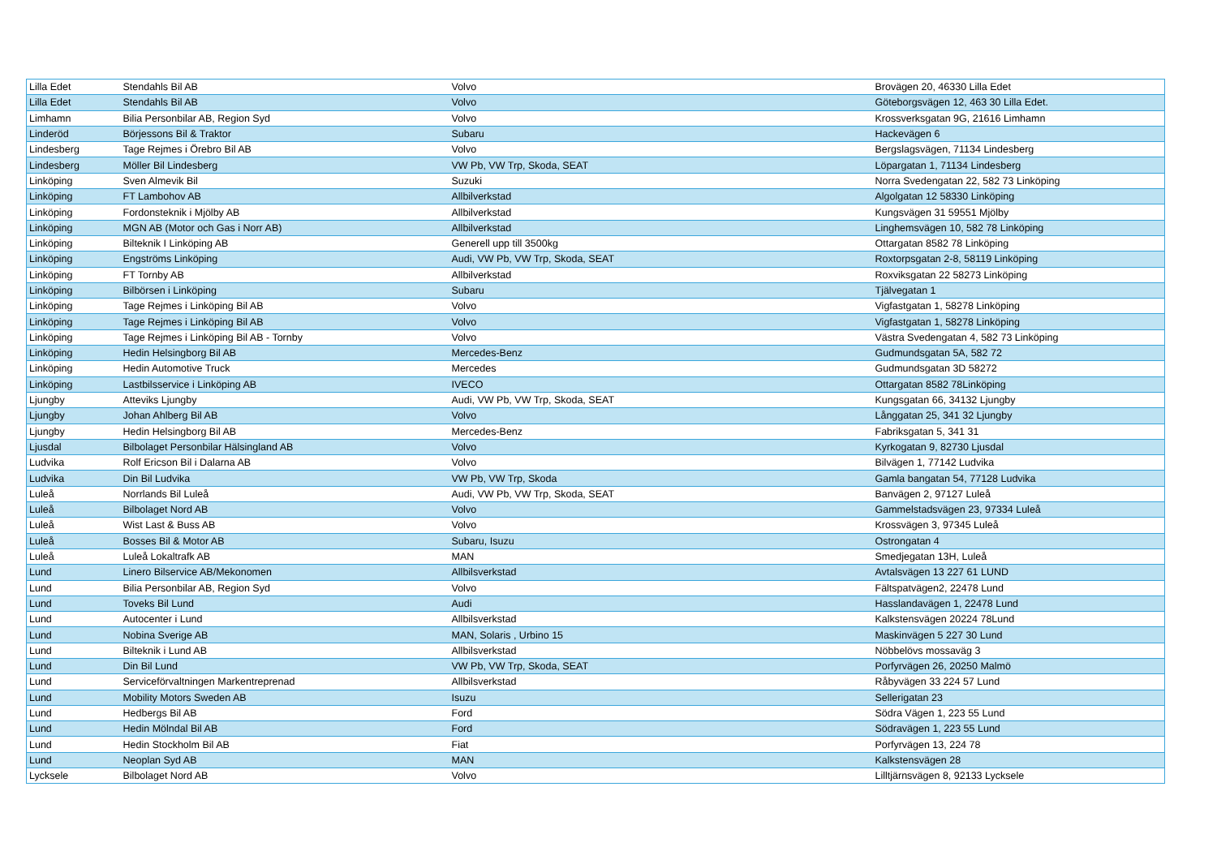| Lilla Edet | Stendahls Bil AB | Volvo | Brovägen 20, 46330 Lilla Edet |
| Lilla Edet | Stendahls Bil AB | Volvo | Göteborgsvägen 12, 463 30 Lilla Edet. |
| Limhamn | Bilia Personbilar AB, Region Syd | Volvo | Krossverksgatan 9G, 21616 Limhamn |
| Linderöd | Börjessons Bil & Traktor | Subaru | Hackevägen 6 |
| Lindesberg | Tage Rejmes i Örebro Bil AB | Volvo | Bergslagsvägen, 71134 Lindesberg |
| Lindesberg | Möller Bil Lindesberg | VW Pb, VW Trp, Skoda, SEAT | Löpargatan 1, 71134 Lindesberg |
| Linköping | Sven Almevik Bil | Suzuki | Norra Svedengatan 22, 582 73 Linköping |
| Linköping | FT Lambohov AB | Allbilverkstad | Algolgatan 12 58330 Linköping |
| Linköping | Fordonsteknik i Mjölby AB | Allbilverkstad | Kungsvägen 31 59551 Mjölby |
| Linköping | MGN AB (Motor och Gas i Norr AB) | Allbilverkstad | Linghemsvägen 10, 582 78 Linköping |
| Linköping | Bilteknik I Linköping AB | Generell upp till 3500kg | Ottargatan 8582 78 Linköping |
| Linköping | Engströms Linköping | Audi, VW Pb, VW Trp, Skoda, SEAT | Roxtorpsgatan 2-8, 58119 Linköping |
| Linköping | FT Tornby AB | Allbilverkstad | Roxviksgatan 22 58273 Linköping |
| Linköping | Bilbörsen i Linköping | Subaru | Tjälvegatan 1 |
| Linköping | Tage Rejmes i Linköping Bil AB | Volvo | Vigfastgatan 1, 58278 Linköping |
| Linköping | Tage Rejmes i Linköping Bil AB | Volvo | Vigfastgatan 1, 58278 Linköping |
| Linköping | Tage Rejmes i Linköping Bil AB - Tornby | Volvo | Västra Svedengatan 4, 582 73 Linköping |
| Linköping | Hedin Helsingborg Bil AB | Mercedes-Benz | Gudmundsgatan 5A, 582 72 |
| Linköping | Hedin Automotive Truck | Mercedes | Gudmundsgatan 3D 58272 |
| Linköping | Lastbilsservice i Linköping AB | IVECO | Ottargatan 8582 78Linköping |
| Ljungby | Atteviks Ljungby | Audi, VW Pb, VW Trp, Skoda, SEAT | Kungsgatan 66, 34132 Ljungby |
| Ljungby | Johan Ahlberg Bil AB | Volvo | Långgatan 25, 341 32 Ljungby |
| Ljungby | Hedin Helsingborg Bil AB | Mercedes-Benz | Fabriksgatan 5, 341 31 |
| Ljusdal | Bilbolaget Personbilar Hälsingland AB | Volvo | Kyrkogatan 9, 82730 Ljusdal |
| Ludvika | Rolf Ericson Bil i Dalarna AB | Volvo | Bilvägen 1, 77142 Ludvika |
| Ludvika | Din Bil Ludvika | VW Pb, VW Trp, Skoda | Gamla bangatan 54, 77128 Ludvika |
| Luleå | Norrlands Bil Luleå | Audi, VW Pb, VW Trp, Skoda, SEAT | Banvägen 2, 97127 Luleå |
| Luleå | Bilbolaget Nord AB | Volvo | Gammelstadsvägen 23, 97334 Luleå |
| Luleå | Wist Last & Buss AB | Volvo | Krossvägen 3, 97345 Luleå |
| Luleå | Bosses Bil & Motor AB | Subaru, Isuzu | Ostrongatan 4 |
| Luleå | Luleå Lokaltrafk AB | MAN | Smedjegatan 13H, Luleå |
| Lund | Linero Bilservice AB/Mekonomen | Allbilsverkstad | Avtalsvägen 13 227 61 LUND |
| Lund | Bilia Personbilar AB, Region Syd | Volvo | Fältspatvägen2, 22478 Lund |
| Lund | Toveks Bil Lund | Audi | Hasslandavägen 1, 22478 Lund |
| Lund | Autocenter i Lund | Allbilsverkstad | Kalkstensvägen 20224 78Lund |
| Lund | Nobina Sverige AB | MAN, Solaris , Urbino 15 | Maskinvägen 5 227 30 Lund |
| Lund | Bilteknik i Lund AB | Allbilsverkstad | Nöbbelövs mossaväg 3 |
| Lund | Din Bil Lund | VW Pb, VW Trp, Skoda, SEAT | Porfyrvägen 26, 20250 Malmö |
| Lund | Serviceförvaltningen Markentreprenad | Allbilsverkstad | Råbyvägen 33 224 57 Lund |
| Lund | Mobility Motors Sweden AB | Isuzu | Sellerigatan 23 |
| Lund | Hedbergs Bil AB | Ford | Södra Vägen 1, 223 55 Lund |
| Lund | Hedin Mölndal Bil AB | Ford | Södravägen 1, 223 55 Lund |
| Lund | Hedin Stockholm Bil AB | Fiat | Porfyrvägen 13, 224 78 |
| Lund | Neoplan Syd AB | MAN | Kalkstensvägen 28 |
| Lycksele | Bilbolaget Nord AB | Volvo | Lilltjärnsvägen 8, 92133 Lycksele |